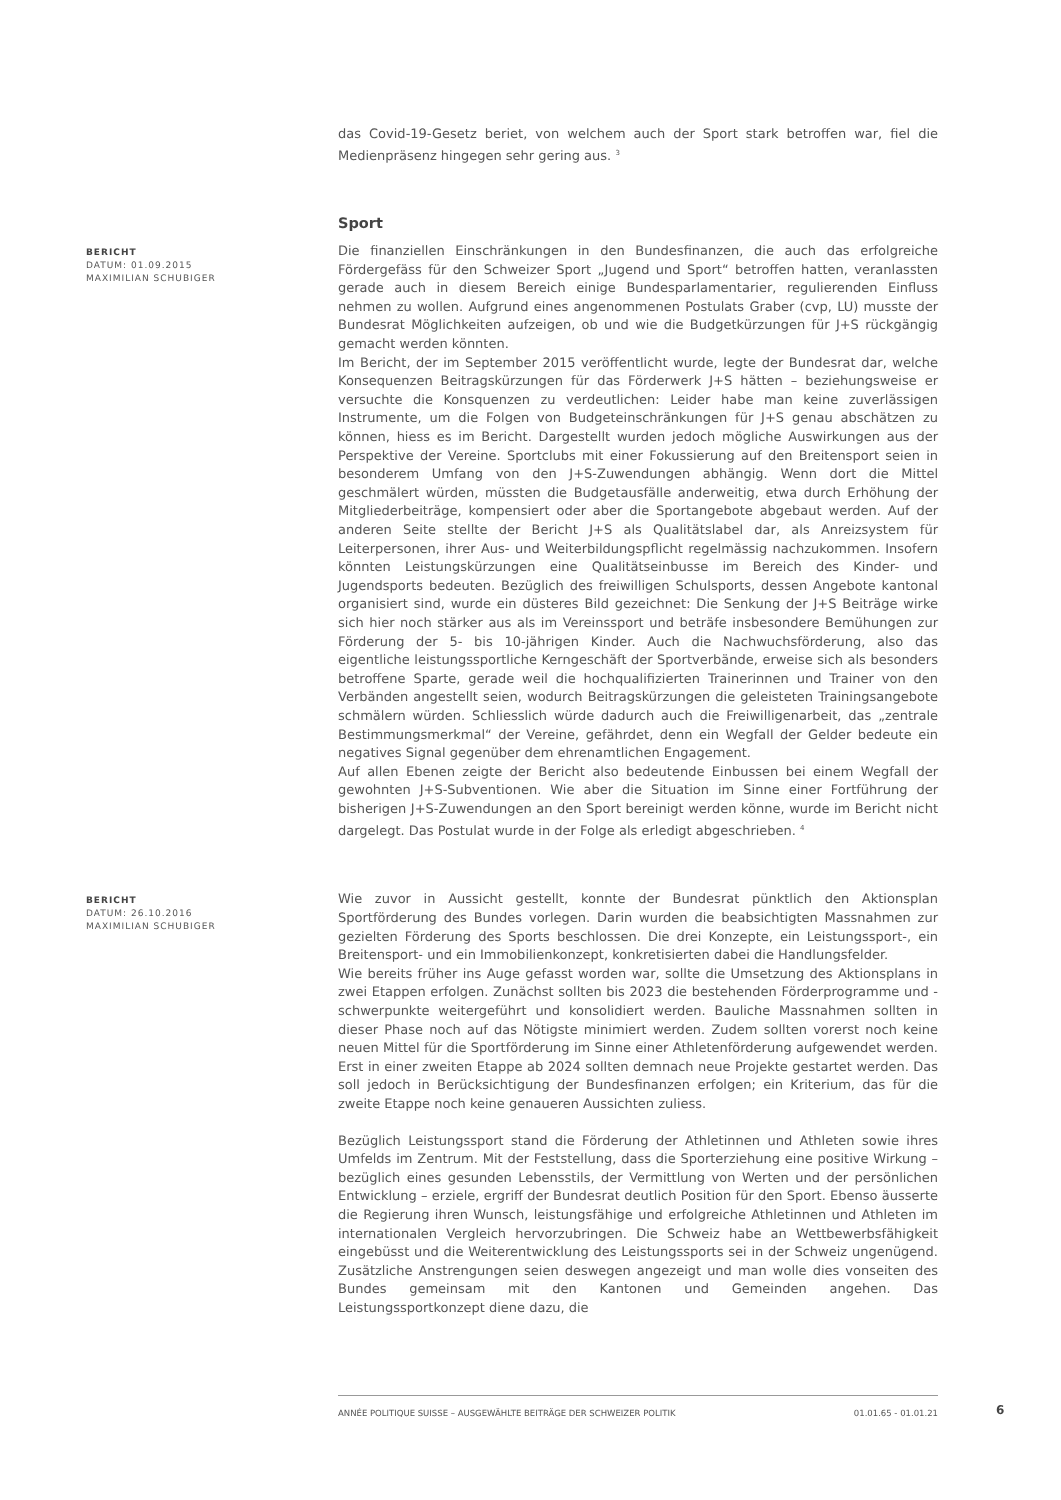das Covid-19-Gesetz beriet, von welchem auch der Sport stark betroffen war, fiel die Medienpräsenz hingegen sehr gering aus. <sup>3</sup>
Sport
BERICHT
DATUM: 01.09.2015
MAXIMILIAN SCHUBIGER
Die finanziellen Einschränkungen in den Bundesfinanzen, die auch das erfolgreiche Fördergefäss für den Schweizer Sport „Jugend und Sport“ betroffen hatten, veranlassten gerade auch in diesem Bereich einige Bundesparlamentarier, regulierenden Einfluss nehmen zu wollen. Aufgrund eines angenommenen Postulats Graber (cvp, LU) musste der Bundesrat Möglichkeiten aufzeigen, ob und wie die Budgetkürzungen für J+S rückgängig gemacht werden könnten.
Im Bericht, der im September 2015 veröffentlicht wurde, legte der Bundesrat dar, welche Konsequenzen Beitragskürzungen für das Förderwerk J+S hätten – beziehungsweise er versuchte die Konsquenzen zu verdeutlichen: Leider habe man keine zuverlässigen Instrumente, um die Folgen von Budgeteinschränkungen für J+S genau abschätzen zu können, hiess es im Bericht. Dargestellt wurden jedoch mögliche Auswirkungen aus der Perspektive der Vereine. Sportclubs mit einer Fokussierung auf den Breitensport seien in besonderem Umfang von den J+S-Zuwendungen abhängig. Wenn dort die Mittel geschmälert würden, müssten die Budgetausfälle anderweitig, etwa durch Erhöhung der Mitgliederbeiträge, kompensiert oder aber die Sportangebote abgebaut werden. Auf der anderen Seite stellte der Bericht J+S als Qualitätslabel dar, als Anreizsystem für Leiterpersonen, ihrer Aus- und Weiterbildungspflicht regelmässig nachzukommen. Insofern könnten Leistungskürzungen eine Qualitätseinbusse im Bereich des Kinder- und Jugendsports bedeuten. Bezüglich des freiwilligen Schulsports, dessen Angebote kantonal organisiert sind, wurde ein düsteres Bild gezeichnet: Die Senkung der J+S Beiträge wirke sich hier noch stärker aus als im Vereinssport und beträfe insbesondere Bemühungen zur Förderung der 5- bis 10-jährigen Kinder. Auch die Nachwuchsförderung, also das eigentliche leistungssportliche Kerngeschäft der Sportverbände, erweise sich als besonders betroffene Sparte, gerade weil die hochqualifizierten Trainerinnen und Trainer von den Verbänden angestellt seien, wodurch Beitragskürzungen die geleisteten Trainingsangebote schmälern würden. Schliesslich würde dadurch auch die Freiwilligenarbeit, das „zentrale Bestimmungsmerkmal“ der Vereine, gefährdet, denn ein Wegfall der Gelder bedeute ein negatives Signal gegenüber dem ehrenamtlichen Engagement.
Auf allen Ebenen zeigte der Bericht also bedeutende Einbussen bei einem Wegfall der gewohnten J+S-Subventionen. Wie aber die Situation im Sinne einer Fortführung der bisherigen J+S-Zuwendungen an den Sport bereinigt werden könne, wurde im Bericht nicht dargelegt. Das Postulat wurde in der Folge als erledigt abgeschrieben. <sup>4</sup>
BERICHT
DATUM: 26.10.2016
MAXIMILIAN SCHUBIGER
Wie zuvor in Aussicht gestellt, konnte der Bundesrat pünktlich den Aktionsplan Sportförderung des Bundes vorlegen. Darin wurden die beabsichtigten Massnahmen zur gezielten Förderung des Sports beschlossen. Die drei Konzepte, ein Leistungssport-, ein Breitensport- und ein Immobilienkonzept, konkretisierten dabei die Handlungsfelder.
Wie bereits früher ins Auge gefasst worden war, sollte die Umsetzung des Aktionsplans in zwei Etappen erfolgen. Zunächst sollten bis 2023 die bestehenden Förderprogramme und -schwerpunkte weitergeführt und konsolidiert werden. Bauliche Massnahmen sollten in dieser Phase noch auf das Nötigste minimiert werden. Zudem sollten vorerst noch keine neuen Mittel für die Sportförderung im Sinne einer Athletenförderung aufgewendet werden. Erst in einer zweiten Etappe ab 2024 sollten demnach neue Projekte gestartet werden. Das soll jedoch in Berücksichtigung der Bundesfinanzen erfolgen; ein Kriterium, das für die zweite Etappe noch keine genaueren Aussichten zuliess.
Bezüglich Leistungssport stand die Förderung der Athletinnen und Athleten sowie ihres Umfelds im Zentrum. Mit der Feststellung, dass die Sporterziehung eine positive Wirkung – bezüglich eines gesunden Lebensstils, der Vermittlung von Werten und der persönlichen Entwicklung – erziele, ergriff der Bundesrat deutlich Position für den Sport. Ebenso äusserte die Regierung ihren Wunsch, leistungsfähige und erfolgreiche Athletinnen und Athleten im internationalen Vergleich hervorzubringen. Die Schweiz habe an Wettbewerbsfähigkeit eingebüsst und die Weiterentwicklung des Leistungssports sei in der Schweiz ungenügend. Zusätzliche Anstrengungen seien deswegen angezeigt und man wolle dies vonseiten des Bundes gemeinsam mit den Kantonen und Gemeinden angehen. Das Leistungssportkonzept diene dazu, die
ANNÉE POLITIQUE SUISSE – AUSGEWÄHLTE BEITRÄGE DER SCHWEIZER POLITIK 01.01.65 - 01.01.21
6